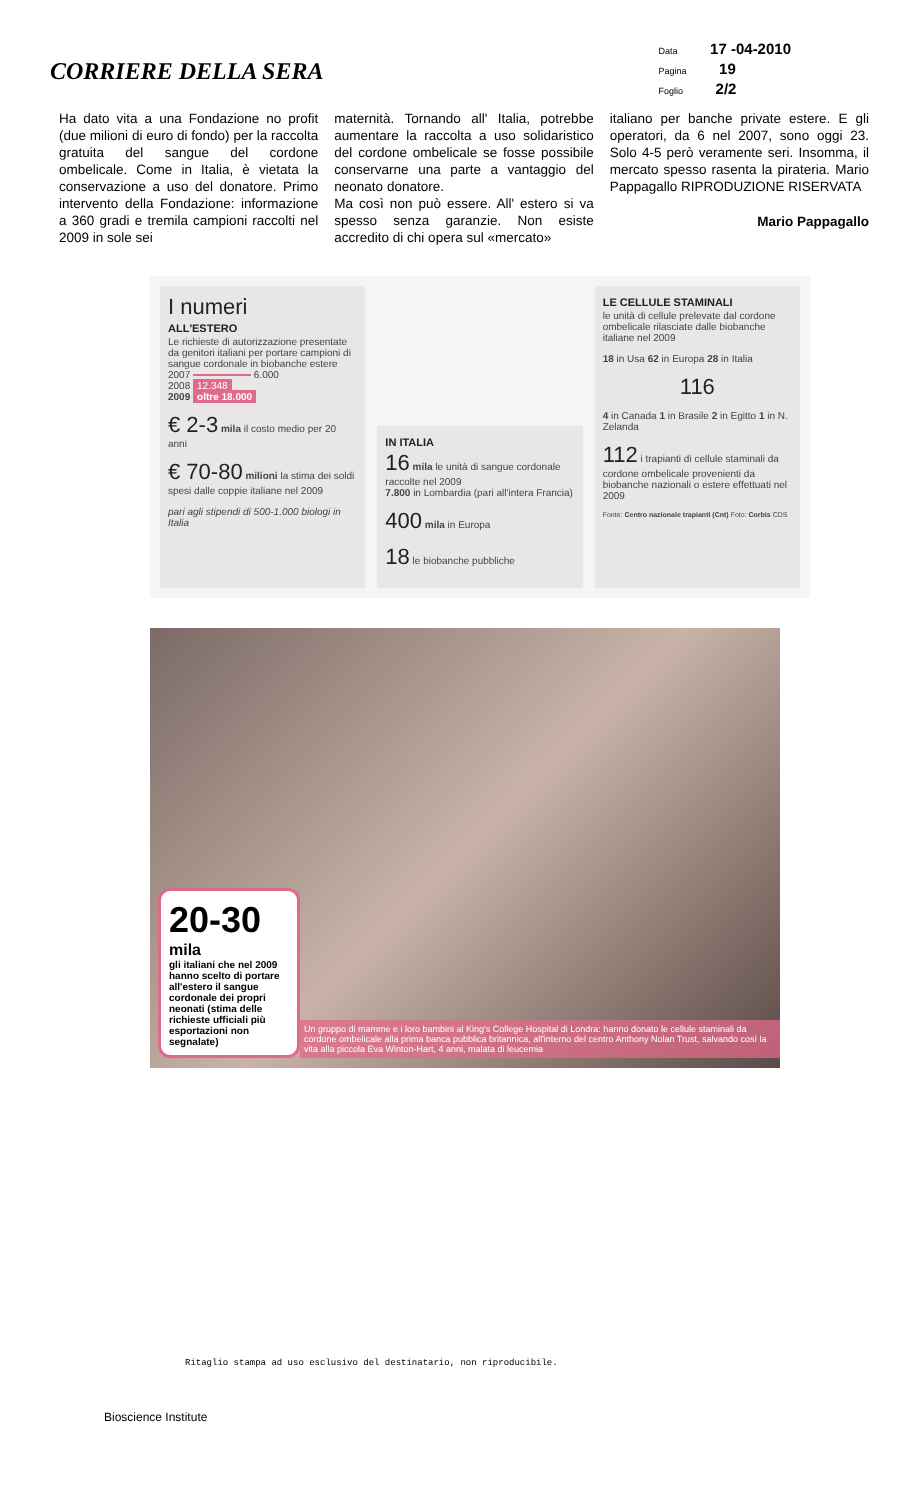CORRIERE DELLA SERA
Data 17 -04-2010
Pagina 19
Foglio 2/2
Ha dato vita a una Fondazione no profit (due milioni di euro di fondo) per la raccolta gratuita del sangue del cordone ombelicale. Come in Italia, è vietata la conservazione a uso del donatore. Primo intervento della Fondazione: informazione a 360 gradi e tremila campioni raccolti nel 2009 in sole sei
maternità. Tornando all' Italia, potrebbe aumentare la raccolta a uso solidaristico del cordone ombelicale se fosse possibile conservarne una parte a vantaggio del neonato donatore.
Ma così non può essere. All' estero si va spesso senza garanzie. Non esiste accredito di chi opera sul «mercato»
italiano per banche private estere. E gli operatori, da 6 nel 2007, sono oggi 23. Solo 4-5 però veramente seri. Insomma, il mercato spesso rasenta la pirateria. Mario Pappagallo RIPRODUZIONE RISERVATA
Mario Pappagallo
I numeri
ALL'ESTERO
Le richieste di autorizzazione presentate da genitori italiani per portare campioni di sangue cordonale in biobanche estere
2007 6.000
2008 12.348
2009 oltre 18.000
€ 2-3 mila il costo medio per 20 anni
€ 70-80 milioni la stima dei soldi spesi dalle coppie italiane nel 2009
pari agli stipendi di 500-1.000 biologi in Italia
IN ITALIA
16 mila le unità di sangue cordonale raccolte nel 2009
7.800 in Lombardia (pari all'intera Francia)
400 mila in Europa
18 le biobanche pubbliche
LE CELLULE STAMINALI
le unità di cellule prelevate dal cordone ombelicale rilasciate dalle biobanche italiane nel 2009
18 in Usa 62 in Europa 28 in Italia
116
4 in Canada 1 in Brasile 2 in Egitto 1 in N. Zelanda
112 i trapianti di cellule staminali da cordone ombelicale provenienti da biobanche nazionali o estere effettuati nel 2009
Fonte: Centro nazionale trapianti (Cnt) Foto: Corbis CDS
20-30
mila
gli italiani che nel 2009 hanno scelto di portare all'estero il sangue cordonale dei propri neonati (stima delle richieste ufficiali più esportazioni non segnalate)
Un gruppo di mamme e i loro bambini al King's College Hospital di Londra: hanno donato le cellule staminali da cordone ombelicale alla prima banca pubblica britannica, all'interno del centro Anthony Nolan Trust, salvando così la vita alla piccola Eva Winton-Hart, 4 anni, malata di leucemia
Ritaglio stampa ad uso esclusivo del destinatario, non riproducibile.
Bioscience Institute